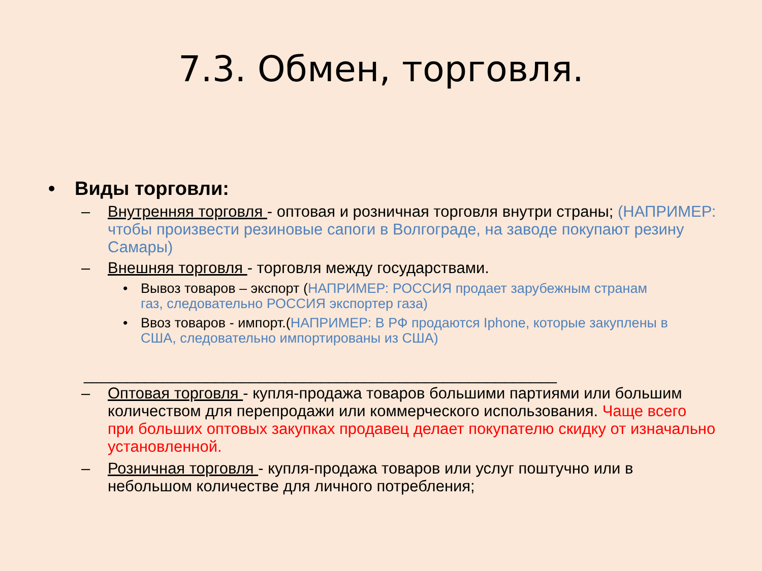7.3. Обмен, торговля.
• Виды торговли:
– Внутренняя торговля - оптовая и розничная торговля внутри страны; (НАПРИМЕР: чтобы произвести резиновые сапоги в Волгограде, на заводе покупают резину Самары)
– Внешняя торговля - торговля между государствами.
• Вывоз товаров – экспорт (НАПРИМЕР: РОССИЯ продает зарубежным странам газ, следовательно РОССИЯ экспортер газа)
• Ввоз товаров - импорт.(НАПРИМЕР: В РФ продаются Iphone, которые закуплены в США, следовательно импортированы из США)
______________________________________________________
– Оптовая торговля - купля-продажа товаров большими партиями или большим количеством для перепродажи или коммерческого использования. Чаще всего при больших оптовых закупках продавец делает покупателю скидку от изначально установленной.
– Розничная торговля - купля-продажа товаров или услуг поштучно или в небольшом количестве для личного потребления;